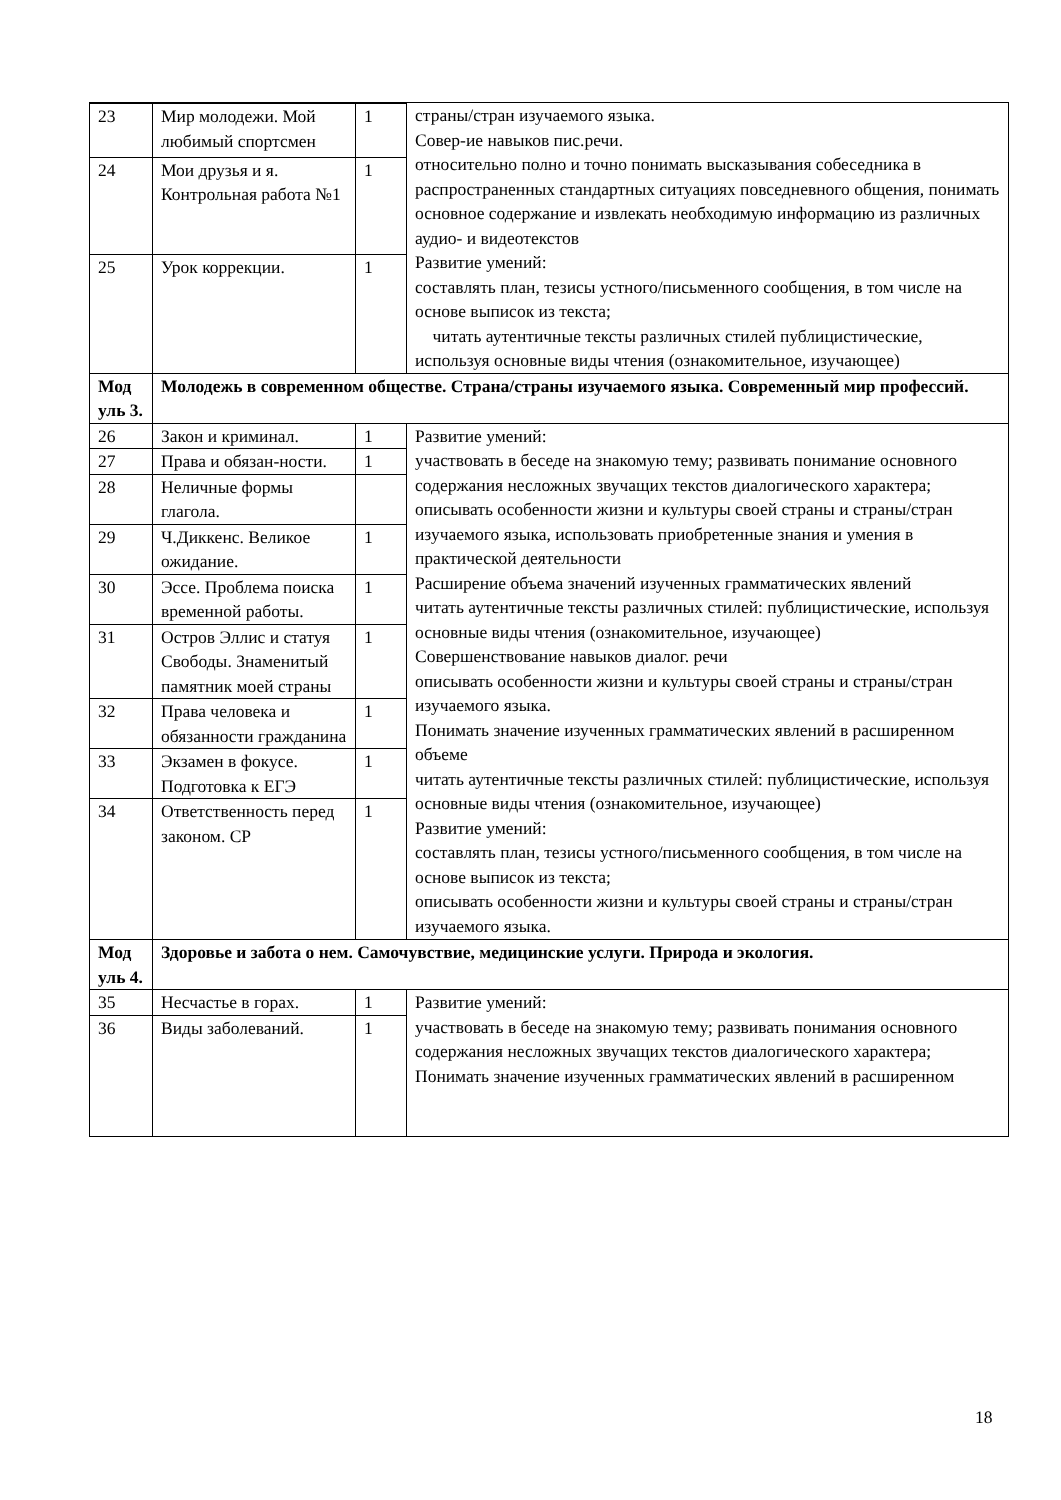| | | | страны/стран изучаемого языка. Совер-ие навыков пис.речи. относительно полно и точно понимать высказывания собеседника в распространенных стандартных ситуациях повседневного общения, понимать основное содержание и извлекать необходимую информацию из различных аудио- и видеотекстов Развитие умений: составлять план, тезисы устного/письменного сообщения, в том числе на основе выписок из текста; читать аутентичные тексты различных стилей публицистические, используя основные виды чтения (ознакомительное, изучающее) |
| 23 | Мир молодежи. Мой любимый спортсмен | 1 | |
| 24 | Мои друзья и я. Контрольная работа №1 | 1 | |
| 25 | Урок коррекции. | 1 | |
| Мод уль 3. | Молодежь в современном обществе. Страна/страны изучаемого языка. Современный мир профессий. | | |
| 26 | Закон и криминал. | 1 | Развитие умений: участвовать в беседе на знакомую тему; развивать понимание основного содержания несложных звучащих текстов диалогического характера; описывать особенности жизни и культуры своей страны и страны/стран изучаемого языка, использовать приобретенные знания и умения в практической деятельности Расширение объема значений изученных грамматических явлений читать аутентичные тексты различных стилей: публицистические, используя основные виды чтения (ознакомительное, изучающее) Совершенствование навыков диалог. речи описывать особенности жизни и культуры своей страны и страны/стран изучаемого языка. Понимать значение изученных грамматических явлений в расширенном объеме читать аутентичные тексты различных стилей: публицистические, используя основные виды чтения (ознакомительное, изучающее) Развитие умений: составлять план, тезисы устного/письменного сообщения, в том числе на основе выписок из текста; описывать особенности жизни и культуры своей страны и страны/стран изучаемого языка. |
| 27 | Права и обязан-ности. | 1 | |
| 28 | Неличные формы глагола. | | |
| 29 | Ч.Диккенс. Великое ожидание. | 1 | |
| 30 | Эссе. Проблема поиска временной работы. | 1 | |
| 31 | Остров Эллис и статуя Свободы. Знаменитый памятник моей страны | 1 | |
| 32 | Права человека и обязанности гражданина | 1 | |
| 33 | Экзамен в фокусе. Подготовка к ЕГЭ | 1 | |
| 34 | Ответственность перед законом. СР | 1 | |
| Мод уль 4. | Здоровье и забота о нем. Самочувствие, медицинские услуги. Природа и экология. | | |
| 35 | Несчастье в горах. | 1 | Развитие умений: участвовать в беседе на знакомую тему; развивать понимания основного содержания несложных звучащих текстов диалогического характера; Понимать значение изученных грамматических явлений в расширенном |
| 36 | Виды заболеваний. | 1 | |
18